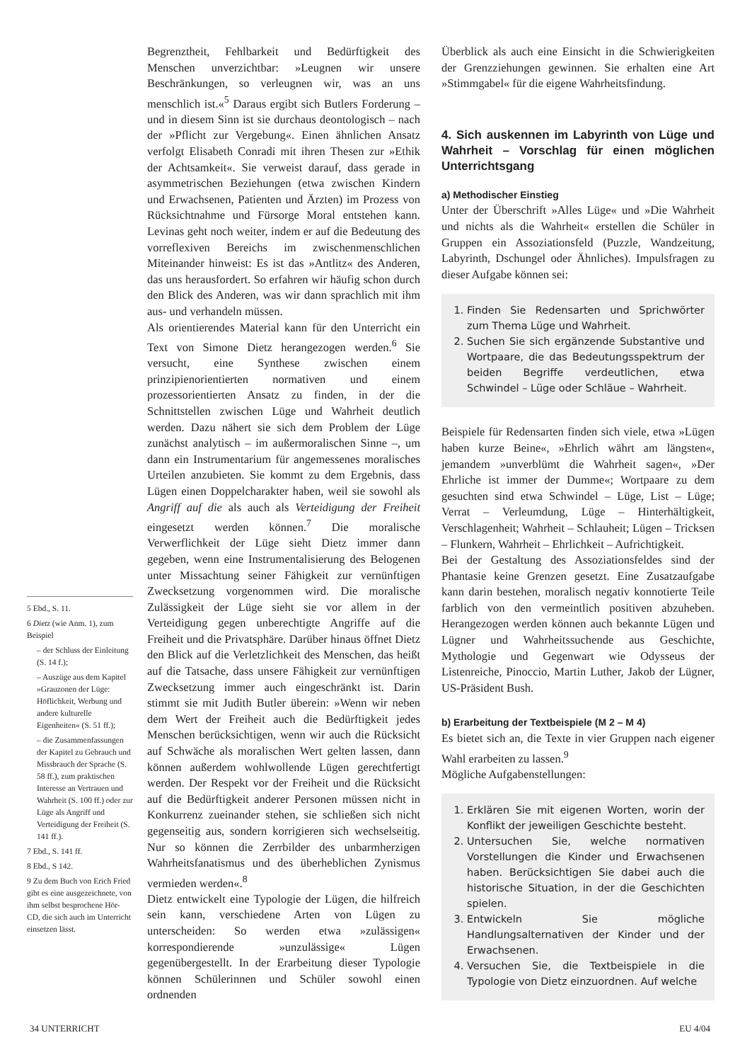5 Ebd., S. 11.
6 Dietz (wie Anm. 1), zum Beispiel
– der Schluss der Einleitung (S. 14 f.);
– Auszüge aus dem Kapitel »Grauzonen der Lüge: Höflichkeit, Werbung und andere kulturelle Eigenheiten« (S. 51 ff.);
– die Zusammenfassungen der Kapitel zu Gebrauch und Missbrauch der Sprache (S. 58 ff.), zum praktischen Interesse an Vertrauen und Wahrheit (S. 100 ff.) oder zur Lüge als Angriff und Verteidigung der Freiheit (S. 141 ff.).
7 Ebd., S. 141 ff.
8 Ebd., S 142.
9 Zu dem Buch von Erich Fried gibt es eine ausgezeichnete, von ihm selbst besprochene Hör-CD, die sich auch im Unterricht einsetzen lässt.
Begrenztheit, Fehlbarkeit und Bedürftigkeit des Menschen unverzichtbar: »Leugnen wir unsere Beschränkungen, so verleugnen wir, was an uns menschlich ist.«<sup>5</sup> Daraus ergibt sich Butlers Forderung – und in diesem Sinn ist sie durchaus deontologisch – nach der »Pflicht zur Vergebung«. Einen ähnlichen Ansatz verfolgt Elisabeth Conradi mit ihren Thesen zur »Ethik der Achtsamkeit«. Sie verweist darauf, dass gerade in asymmetrischen Beziehungen (etwa zwischen Kindern und Erwachsenen, Patienten und Ärzten) im Prozess von Rücksichtnahme und Fürsorge Moral entstehen kann. Levinas geht noch weiter, indem er auf die Bedeutung des vorreflexiven Bereichs im zwischenmenschlichen Miteinander hinweist: Es ist das »Antlitz« des Anderen, das uns herausfordert. So erfahren wir häufig schon durch den Blick des Anderen, was wir dann sprachlich mit ihm aus- und verhandeln müssen.
Als orientierendes Material kann für den Unterricht ein Text von Simone Dietz herangezogen werden.<sup>6</sup> Sie versucht, eine Synthese zwischen einem prinzipienorientierten normativen und einem prozessorientierten Ansatz zu finden, in der die Schnittstellen zwischen Lüge und Wahrheit deutlich werden. Dazu nähert sie sich dem Problem der Lüge zunächst analytisch – im außermoralischen Sinne –, um dann ein Instrumentarium für angemessenes moralisches Urteilen anzubieten. Sie kommt zu dem Ergebnis, dass Lügen einen Doppelcharakter haben, weil sie sowohl als Angriff auf die als auch als Verteidigung der Freiheit eingesetzt werden können.<sup>7</sup> Die moralische Verwerflichkeit der Lüge sieht Dietz immer dann gegeben, wenn eine Instrumentalisierung des Belogenen unter Missachtung seiner Fähigkeit zur vernünftigen Zwecksetzung vorgenommen wird. Die moralische Zulässigkeit der Lüge sieht sie vor allem in der Verteidigung gegen unberechtigte Angriffe auf die Freiheit und die Privatsphäre. Darüber hinaus öffnet Dietz den Blick auf die Verletzlichkeit des Menschen, das heißt auf die Tatsache, dass unsere Fähigkeit zur vernünftigen Zwecksetzung immer auch eingeschränkt ist. Darin stimmt sie mit Judith Butler überein: »Wenn wir neben dem Wert der Freiheit auch die Bedürftigkeit jedes Menschen berücksichtigen, wenn wir auch die Rücksicht auf Schwäche als moralischen Wert gelten lassen, dann können außerdem wohlwollende Lügen gerechtfertigt werden. Der Respekt vor der Freiheit und die Rücksicht auf die Bedürftigkeit anderer Personen müssen nicht in Konkurrenz zueinander stehen, sie schließen sich nicht gegenseitig aus, sondern korrigieren sich wechselseitig. Nur so können die Zerrbilder des unbarmherzigen Wahrheitsfanatismus und des überheblichen Zynismus vermieden werden«.<sup>8</sup>
Dietz entwickelt eine Typologie der Lügen, die hilfreich sein kann, verschiedene Arten von Lügen zu unterscheiden: So werden etwa »zulässigen« korrespondierende »unzulässige« Lügen gegenübergestellt. In der Erarbeitung dieser Typologie können Schülerinnen und Schüler sowohl einen ordnenden
Überblick als auch eine Einsicht in die Schwierigkeiten der Grenzziehungen gewinnen. Sie erhalten eine Art »Stimmgabel« für die eigene Wahrheitsfindung.
4. Sich auskennen im Labyrinth von Lüge und Wahrheit – Vorschlag für einen möglichen Unterrichtsgang
a) Methodischer Einstieg
Unter der Überschrift »Alles Lüge« und »Die Wahrheit und nichts als die Wahrheit« erstellen die Schüler in Gruppen ein Assoziationsfeld (Puzzle, Wandzeitung, Labyrinth, Dschungel oder Ähnliches). Impulsfragen zu dieser Aufgabe können sei:
1. Finden Sie Redensarten und Sprichwörter zum Thema Lüge und Wahrheit.
2. Suchen Sie sich ergänzende Substantive und Wortpaare, die das Bedeutungsspektrum der beiden Begriffe verdeutlichen, etwa Schwindel – Lüge oder Schläue – Wahrheit.
Beispiele für Redensarten finden sich viele, etwa »Lügen haben kurze Beine«, »Ehrlich währt am längsten«, jemandem »unverblümt die Wahrheit sagen«, »Der Ehrliche ist immer der Dumme«; Wortpaare zu dem gesuchten sind etwa Schwindel – Lüge, List – Lüge; Verrat – Verleumdung, Lüge – Hinterhältigkeit, Verschlagenheit; Wahrheit – Schlauheit; Lügen – Tricksen – Flunkern, Wahrheit – Ehrlichkeit – Aufrichtigkeit.
Bei der Gestaltung des Assoziationsfeldes sind der Phantasie keine Grenzen gesetzt. Eine Zusatzaufgabe kann darin bestehen, moralisch negativ konnotierte Teile farblich von den vermeintlich positiven abzuheben. Herangezogen werden können auch bekannte Lügen und Lügner und Wahrheitssuchende aus Geschichte, Mythologie und Gegenwart wie Odysseus der Listenreiche, Pinoccio, Martin Luther, Jakob der Lügner, US-Präsident Bush.
b) Erarbeitung der Textbeispiele (M 2 – M 4)
Es bietet sich an, die Texte in vier Gruppen nach eigener Wahl erarbeiten zu lassen.<sup>9</sup>
Mögliche Aufgabenstellungen:
1. Erklären Sie mit eigenen Worten, worin der Konflikt der jeweiligen Geschichte besteht.
2. Untersuchen Sie, welche normativen Vorstellungen die Kinder und Erwachsenen haben. Berücksichtigen Sie dabei auch die historische Situation, in der die Geschichten spielen.
3. Entwickeln Sie mögliche Handlungsalternativen der Kinder und der Erwachsenen.
4. Versuchen Sie, die Textbeispiele in die Typologie von Dietz einzuordnen. Auf welche
34 UNTERRICHT EU 4/04